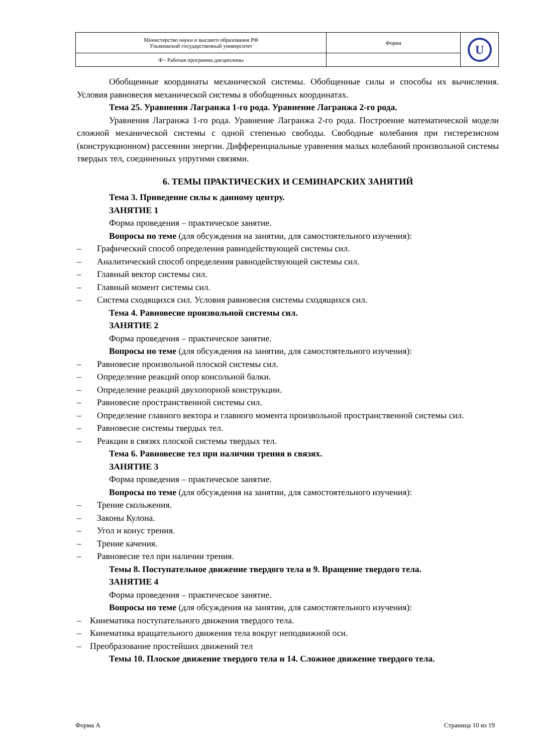| Министерство науки и высшего образования РФ Ульяновский государственный университет | Форма | U |
| Ф - Рабочая программа дисциплины | | |
Обобщенные координаты механической системы. Обобщенные силы и способы их вычисления. Условия равновесия механической системы в обобщенных координатах.
Тема 25. Уравнения Лагранжа 1-го рода. Уравнение Лагранжа 2-го рода.
Уравнения Лагранжа 1-го рода. Уравнение Лагранжа 2-го рода. Построение математической модели сложной механической системы с одной степенью свободы. Свободные колебания при гистерезисном (конструкционном) рассеянии энергии. Дифференциальные уравнения малых колебаний произвольной системы твердых тел, соединенных упругими связями.
6. ТЕМЫ ПРАКТИЧЕСКИХ И СЕМИНАРСКИХ ЗАНЯТИЙ
Тема 3. Приведение силы к данному центру.
ЗАНЯТИЕ 1
Форма проведения – практическое занятие.
Вопросы по теме (для обсуждения на занятии, для самостоятельного изучения):
– Графический способ определения равнодействующей системы сил.
– Аналитический способ определения равнодействующей системы сил.
– Главный вектор системы сил.
– Главный момент системы сил.
– Система сходящихся сил. Условия равновесия системы сходящихся сил.
Тема 4. Равновесие произвольной системы сил.
ЗАНЯТИЕ 2
Форма проведения – практическое занятие.
Вопросы по теме (для обсуждения на занятии, для самостоятельного изучения):
– Равновесие произвольной плоской системы сил.
– Определение реакций опор консольной балки.
– Определение реакций двухопорной конструкции.
– Равновесие пространственной системы сил.
– Определение главного вектора и главного момента произвольной пространственной системы сил.
– Равновесие системы твердых тел.
– Реакции в связях плоской системы твердых тел.
Тема 6. Равновесие тел при наличии трения в связях.
ЗАНЯТИЕ 3
Форма проведения – практическое занятие.
Вопросы по теме (для обсуждения на занятии, для самостоятельного изучения):
– Трение скольжения.
– Законы Кулона.
– Угол и конус трения.
– Трение качения.
– Равновесие тел при наличии трения.
Темы 8. Поступательное движение твердого тела и 9. Вращение твердого тела.
ЗАНЯТИЕ 4
Форма проведения – практическое занятие.
Вопросы по теме (для обсуждения на занятии, для самостоятельного изучения):
– Кинематика поступательного движения твердого тела.
– Кинематика вращательного движения тела вокруг неподвижной оси.
– Преобразование простейших движений тел
Темы 10. Плоское движение твердого тела и 14. Сложное движение твердого тела.
Форма А Страница 10 из 19